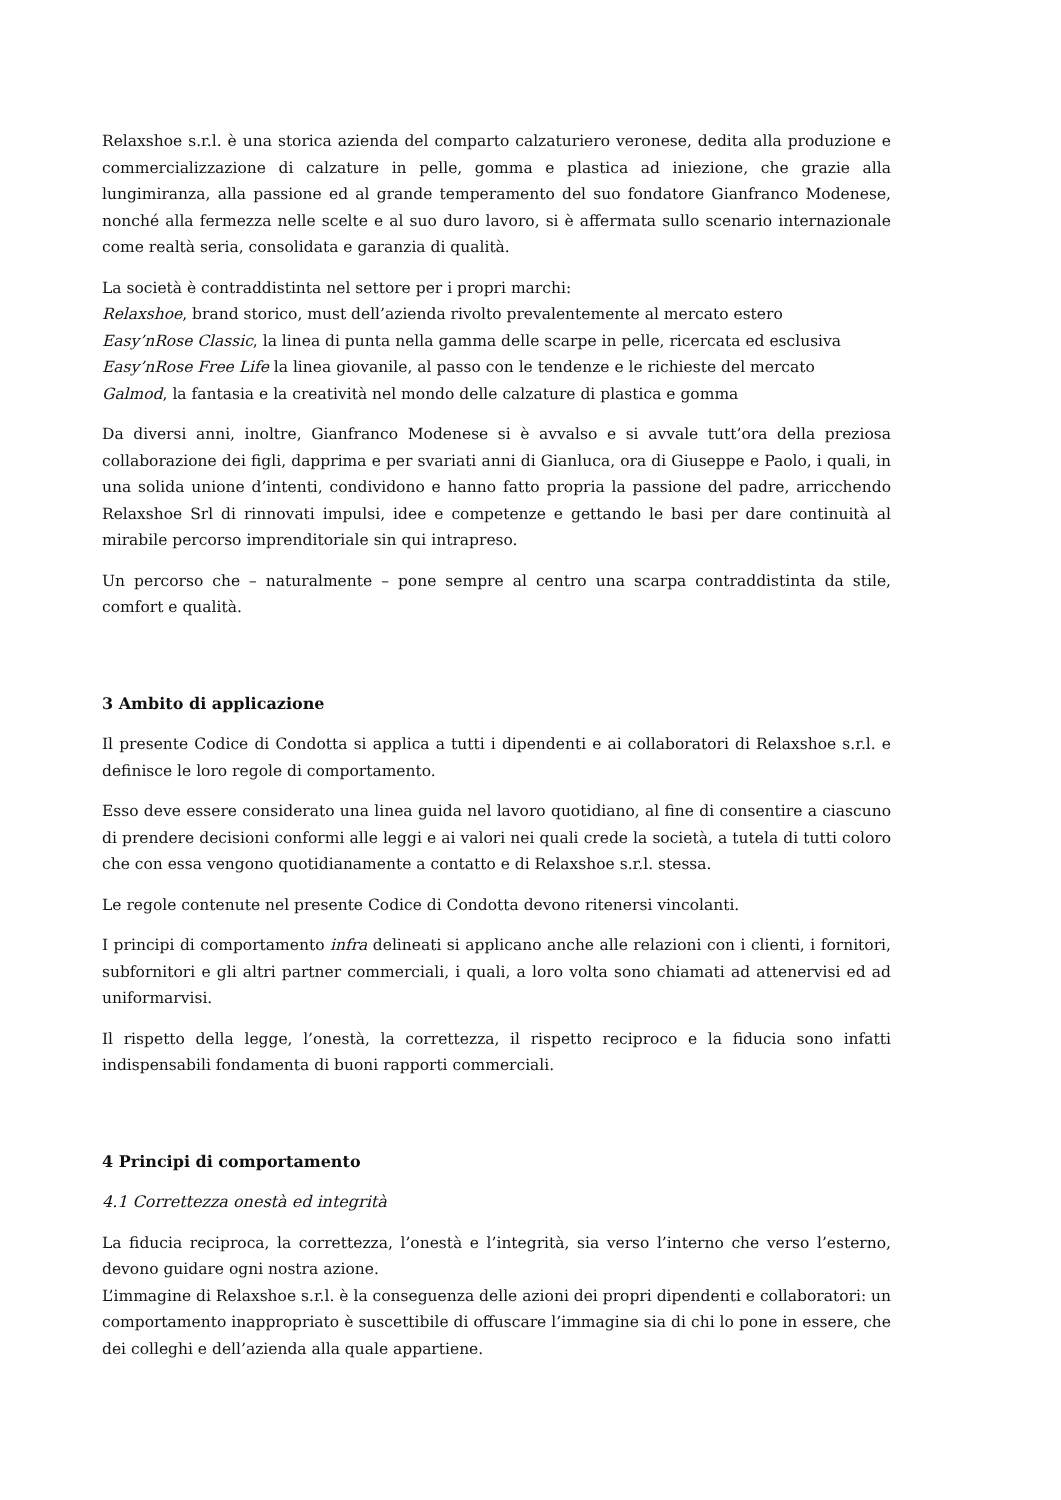Relaxshoe s.r.l. è una storica azienda del comparto calzaturiero veronese, dedita alla produzione e commercializzazione di calzature in pelle, gomma e plastica ad iniezione, che grazie alla lungimiranza, alla passione ed al grande temperamento del suo fondatore Gianfranco Modenese, nonché alla fermezza nelle scelte e al suo duro lavoro, si è affermata sullo scenario internazionale come realtà seria, consolidata e garanzia di qualità.
La società è contraddistinta nel settore per i propri marchi:
Relaxshoe, brand storico, must dell’azienda rivolto prevalentemente al mercato estero
Easy’nRose Classic, la linea di punta nella gamma delle scarpe in pelle, ricercata ed esclusiva
Easy’nRose Free Life la linea giovanile, al passo con le tendenze e le richieste del mercato
Galmod, la fantasia e la creatività nel mondo delle calzature di plastica e gomma
Da diversi anni, inoltre, Gianfranco Modenese si è avvalso e si avvale tutt’ora della preziosa collaborazione dei figli, dapprima e per svariati anni di Gianluca, ora di Giuseppe e Paolo, i quali, in una solida unione d’intenti, condividono e hanno fatto propria la passione del padre, arricchendo Relaxshoe Srl di rinnovati impulsi, idee e competenze e gettando le basi per dare continuità al mirabile percorso imprenditoriale sin qui intrapreso.
Un percorso che – naturalmente – pone sempre al centro una scarpa contraddistinta da stile, comfort e qualità.
3 Ambito di applicazione
Il presente Codice di Condotta si applica a tutti i dipendenti e ai collaboratori di Relaxshoe s.r.l. e definisce le loro regole di comportamento.
Esso deve essere considerato una linea guida nel lavoro quotidiano, al fine di consentire a ciascuno di prendere decisioni conformi alle leggi e ai valori nei quali crede la società, a tutela di tutti coloro che con essa vengono quotidianamente a contatto e di Relaxshoe s.r.l. stessa.
Le regole contenute nel presente Codice di Condotta devono ritenersi vincolanti.
I principi di comportamento infra delineati si applicano anche alle relazioni con i clienti, i fornitori, subfornitori e gli altri partner commerciali, i quali, a loro volta sono chiamati ad attenervisi ed ad uniformarvisi.
Il rispetto della legge, l’onestà, la correttezza, il rispetto reciproco e la fiducia sono infatti indispensabili fondamenta di buoni rapporti commerciali.
4 Principi di comportamento
4.1 Correttezza onestà ed integrità
La fiducia reciproca, la correttezza, l’onestà e l’integrità, sia verso l’interno che verso l’esterno, devono guidare ogni nostra azione.
L’immagine di Relaxshoe s.r.l. è la conseguenza delle azioni dei propri dipendenti e collaboratori: un comportamento inappropriato è suscettibile di offuscare l’immagine sia di chi lo pone in essere, che dei colleghi e dell’azienda alla quale appartiene.